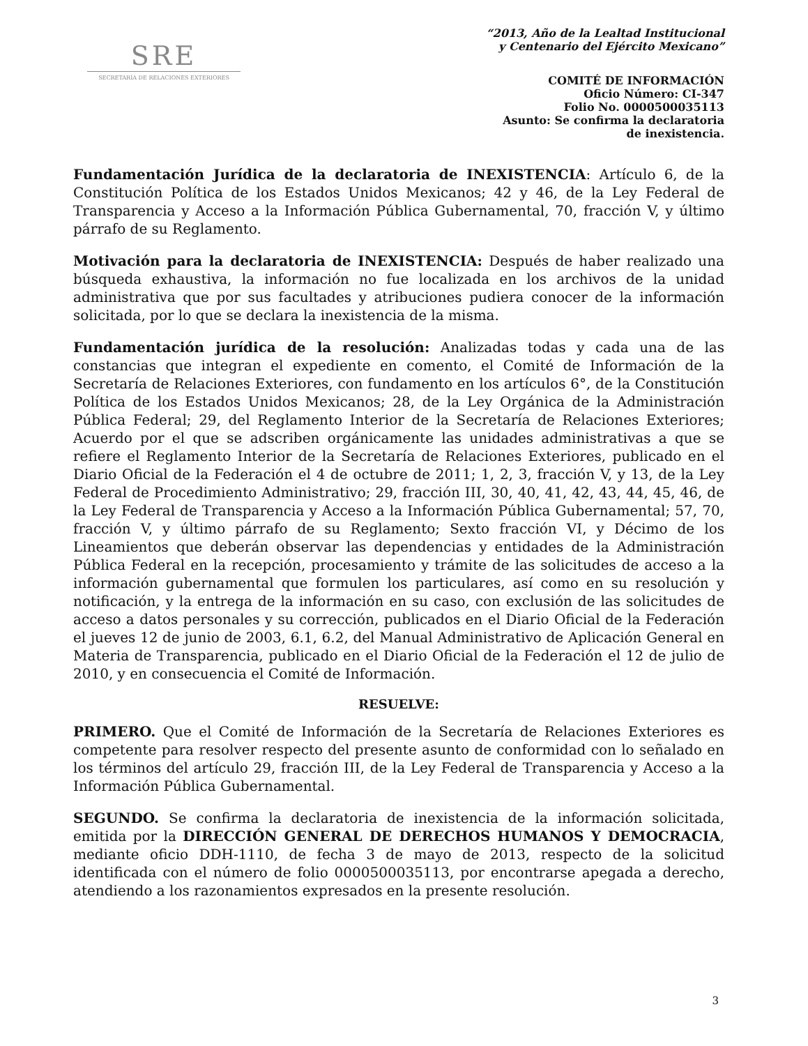SRE
SECRETARÍA DE RELACIONES EXTERIORES
“2013, Año de la Lealtad Institucional
y Centenario del Ejército Mexicano”
COMITÉ DE INFORMACIÓN
Oficio Número: CI-347
Folio No. 0000500035113
Asunto: Se confirma la declaratoria
de inexistencia.
Fundamentación Jurídica de la declaratoria de INEXISTENCIA: Artículo 6, de la Constitución Política de los Estados Unidos Mexicanos; 42 y 46, de la Ley Federal de Transparencia y Acceso a la Información Pública Gubernamental, 70, fracción V, y último párrafo de su Reglamento.
Motivación para la declaratoria de INEXISTENCIA: Después de haber realizado una búsqueda exhaustiva, la información no fue localizada en los archivos de la unidad administrativa que por sus facultades y atribuciones pudiera conocer de la información solicitada, por lo que se declara la inexistencia de la misma.
Fundamentación jurídica de la resolución: Analizadas todas y cada una de las constancias que integran el expediente en comento, el Comité de Información de la Secretaría de Relaciones Exteriores, con fundamento en los artículos 6°, de la Constitución Política de los Estados Unidos Mexicanos; 28, de la Ley Orgánica de la Administración Pública Federal; 29, del Reglamento Interior de la Secretaría de Relaciones Exteriores; Acuerdo por el que se adscriben orgánicamente las unidades administrativas a que se refiere el Reglamento Interior de la Secretaría de Relaciones Exteriores, publicado en el Diario Oficial de la Federación el 4 de octubre de 2011; 1, 2, 3, fracción V, y 13, de la Ley Federal de Procedimiento Administrativo; 29, fracción III, 30, 40, 41, 42, 43, 44, 45, 46, de la Ley Federal de Transparencia y Acceso a la Información Pública Gubernamental; 57, 70, fracción V, y último párrafo de su Reglamento; Sexto fracción VI, y Décimo de los Lineamientos que deberán observar las dependencias y entidades de la Administración Pública Federal en la recepción, procesamiento y trámite de las solicitudes de acceso a la información gubernamental que formulen los particulares, así como en su resolución y notificación, y la entrega de la información en su caso, con exclusión de las solicitudes de acceso a datos personales y su corrección, publicados en el Diario Oficial de la Federación el jueves 12 de junio de 2003, 6.1, 6.2, del Manual Administrativo de Aplicación General en Materia de Transparencia, publicado en el Diario Oficial de la Federación el 12 de julio de 2010, y en consecuencia el Comité de Información.
RESUELVE:
PRIMERO. Que el Comité de Información de la Secretaría de Relaciones Exteriores es competente para resolver respecto del presente asunto de conformidad con lo señalado en los términos del artículo 29, fracción III, de la Ley Federal de Transparencia y Acceso a la Información Pública Gubernamental.
SEGUNDO. Se confirma la declaratoria de inexistencia de la información solicitada, emitida por la DIRECCIÓN GENERAL DE DERECHOS HUMANOS Y DEMOCRACIA, mediante oficio DDH-1110, de fecha 3 de mayo de 2013, respecto de la solicitud identificada con el número de folio 0000500035113, por encontrarse apegada a derecho, atendiendo a los razonamientos expresados en la presente resolución.
3